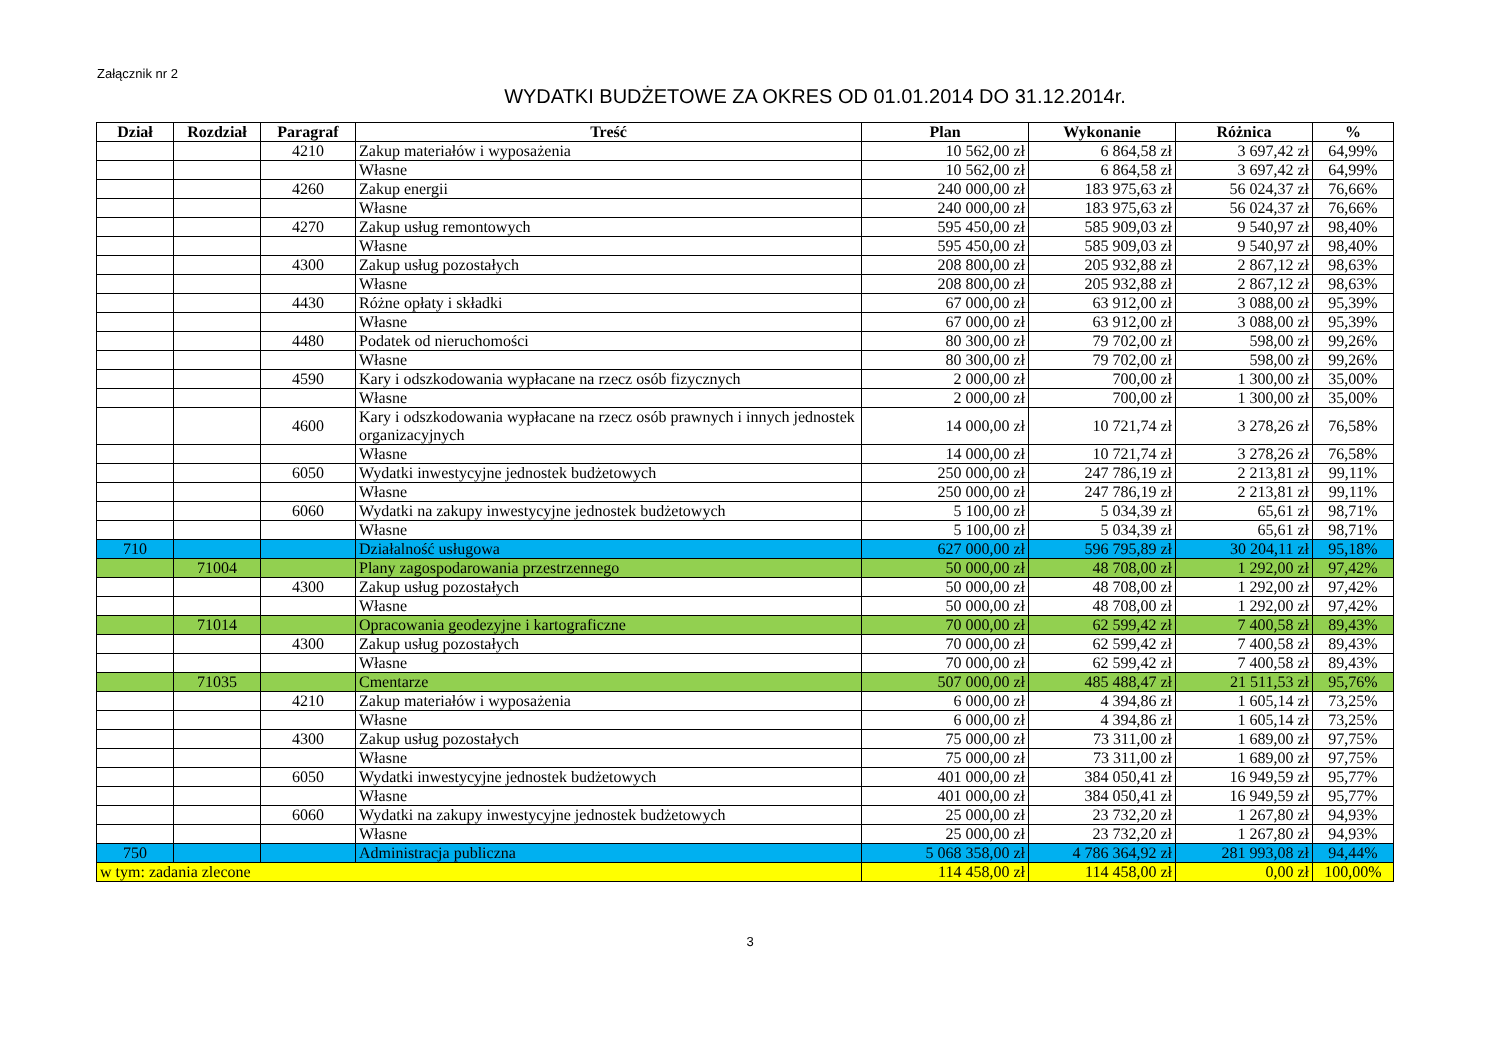Załącznik nr 2
WYDATKI BUDŻETOWE ZA OKRES OD 01.01.2014 DO 31.12.2014r.
| Dział | Rozdział | Paragraf | Treść | Plan | Wykonanie | Różnica | % |
| --- | --- | --- | --- | --- | --- | --- | --- |
| | | 4210 | Zakup materiałów i wyposażenia | 10 562,00 zł | 6 864,58 zł | 3 697,42 zł | 64,99% |
| | | | Własne | 10 562,00 zł | 6 864,58 zł | 3 697,42 zł | 64,99% |
| | | 4260 | Zakup energii | 240 000,00 zł | 183 975,63 zł | 56 024,37 zł | 76,66% |
| | | | Własne | 240 000,00 zł | 183 975,63 zł | 56 024,37 zł | 76,66% |
| | | 4270 | Zakup usług remontowych | 595 450,00 zł | 585 909,03 zł | 9 540,97 zł | 98,40% |
| | | | Własne | 595 450,00 zł | 585 909,03 zł | 9 540,97 zł | 98,40% |
| | | 4300 | Zakup usług pozostałych | 208 800,00 zł | 205 932,88 zł | 2 867,12 zł | 98,63% |
| | | | Własne | 208 800,00 zł | 205 932,88 zł | 2 867,12 zł | 98,63% |
| | | 4430 | Różne opłaty i składki | 67 000,00 zł | 63 912,00 zł | 3 088,00 zł | 95,39% |
| | | | Własne | 67 000,00 zł | 63 912,00 zł | 3 088,00 zł | 95,39% |
| | | 4480 | Podatek od nieruchomości | 80 300,00 zł | 79 702,00 zł | 598,00 zł | 99,26% |
| | | | Własne | 80 300,00 zł | 79 702,00 zł | 598,00 zł | 99,26% |
| | | 4590 | Kary i odszkodowania wypłacane na rzecz osób fizycznych | 2 000,00 zł | 700,00 zł | 1 300,00 zł | 35,00% |
| | | | Własne | 2 000,00 zł | 700,00 zł | 1 300,00 zł | 35,00% |
| | | 4600 | Kary i odszkodowania wypłacane na rzecz osób prawnych i innych jednostek organizacyjnych | 14 000,00 zł | 10 721,74 zł | 3 278,26 zł | 76,58% |
| | | | Własne | 14 000,00 zł | 10 721,74 zł | 3 278,26 zł | 76,58% |
| | | 6050 | Wydatki inwestycyjne jednostek budżetowych | 250 000,00 zł | 247 786,19 zł | 2 213,81 zł | 99,11% |
| | | | Własne | 250 000,00 zł | 247 786,19 zł | 2 213,81 zł | 99,11% |
| | | 6060 | Wydatki na zakupy inwestycyjne jednostek budżetowych | 5 100,00 zł | 5 034,39 zł | 65,61 zł | 98,71% |
| | | | Własne | 5 100,00 zł | 5 034,39 zł | 65,61 zł | 98,71% |
| 710 | | | Działalność usługowa | 627 000,00 zł | 596 795,89 zł | 30 204,11 zł | 95,18% |
| | 71004 | | Plany zagospodarowania przestrzennego | 50 000,00 zł | 48 708,00 zł | 1 292,00 zł | 97,42% |
| | | 4300 | Zakup usług pozostałych | 50 000,00 zł | 48 708,00 zł | 1 292,00 zł | 97,42% |
| | | | Własne | 50 000,00 zł | 48 708,00 zł | 1 292,00 zł | 97,42% |
| | 71014 | | Opracowania geodezyjne i kartograficzne | 70 000,00 zł | 62 599,42 zł | 7 400,58 zł | 89,43% |
| | | 4300 | Zakup usług pozostałych | 70 000,00 zł | 62 599,42 zł | 7 400,58 zł | 89,43% |
| | | | Własne | 70 000,00 zł | 62 599,42 zł | 7 400,58 zł | 89,43% |
| | 71035 | | Cmentarze | 507 000,00 zł | 485 488,47 zł | 21 511,53 zł | 95,76% |
| | | 4210 | Zakup materiałów i wyposażenia | 6 000,00 zł | 4 394,86 zł | 1 605,14 zł | 73,25% |
| | | | Własne | 6 000,00 zł | 4 394,86 zł | 1 605,14 zł | 73,25% |
| | | 4300 | Zakup usług pozostałych | 75 000,00 zł | 73 311,00 zł | 1 689,00 zł | 97,75% |
| | | | Własne | 75 000,00 zł | 73 311,00 zł | 1 689,00 zł | 97,75% |
| | | 6050 | Wydatki inwestycyjne jednostek budżetowych | 401 000,00 zł | 384 050,41 zł | 16 949,59 zł | 95,77% |
| | | | Własne | 401 000,00 zł | 384 050,41 zł | 16 949,59 zł | 95,77% |
| | | 6060 | Wydatki na zakupy inwestycyjne jednostek budżetowych | 25 000,00 zł | 23 732,20 zł | 1 267,80 zł | 94,93% |
| | | | Własne | 25 000,00 zł | 23 732,20 zł | 1 267,80 zł | 94,93% |
| 750 | | | Administracja publiczna | 5 068 358,00 zł | 4 786 364,92 zł | 281 993,08 zł | 94,44% |
| w tym: zadania zlecone | | | | 114 458,00 zł | 114 458,00 zł | 0,00 zł | 100,00% |
3